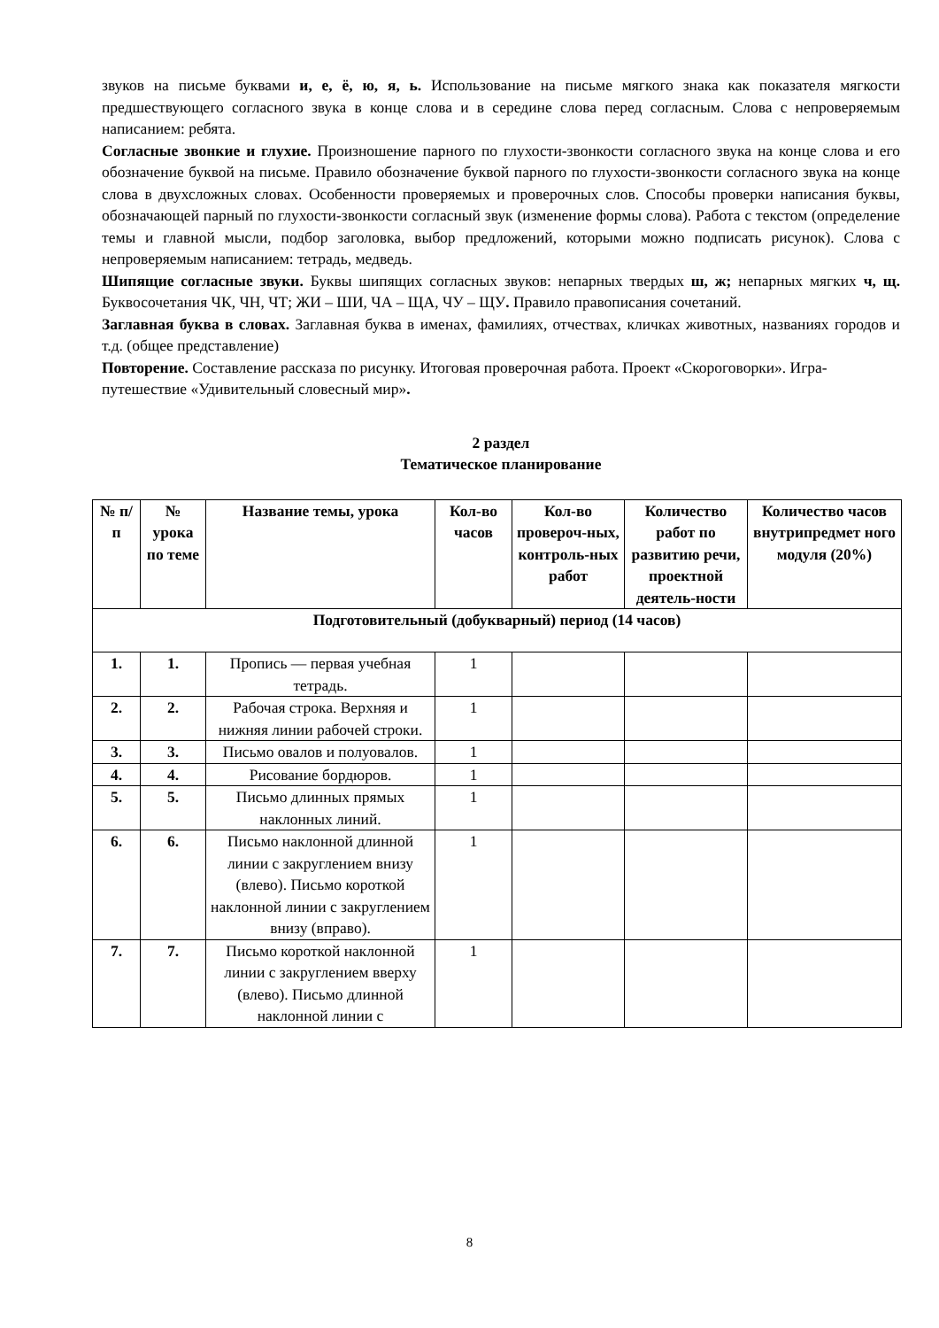звуков на письме буквами и, е, ё, ю, я, ь. Использование на письме мягкого знака как показателя мягкости предшествующего согласного звука в конце слова и в середине слова перед согласным. Слова с непроверяемым написанием: ребята.
Согласные звонкие и глухие. Произношение парного по глухости-звонкости согласного звука на конце слова и его обозначение буквой на письме. Правило обозначение буквой парного по глухости-звонкости согласного звука на конце слова в двухсложных словах. Особенности проверяемых и проверочных слов. Способы проверки написания буквы, обозначающей парный по глухости-звонкости согласный звук (изменение формы слова). Работа с текстом (определение темы и главной мысли, подбор заголовка, выбор предложений, которыми можно подписать рисунок). Слова с непроверяемым написанием: тетрадь, медведь.
Шипящие согласные звуки. Буквы шипящих согласных звуков: непарных твердых ш, ж; непарных мягких ч, щ. Буквосочетания ЧК, ЧН, ЧТ; ЖИ – ШИ, ЧА – ЩА, ЧУ – ЩУ. Правило правописания сочетаний.
Заглавная буква в словах. Заглавная буква в именах, фамилиях, отчествах, кличках животных, названиях городов и т.д. (общее представление)
Повторение. Составление рассказа по рисунку. Итоговая проверочная работа. Проект «Скороговорки». Игра-путешествие «Удивительный словесный мир».
2 раздел
Тематическое планирование
| № п/п | № урока по теме | Название темы, урока | Кол-во часов | Кол-во провероч-ных, контроль-ных работ | Количество работ по развитию речи, проектной деятель-ности | Количество часов внутрипредмет ного модуля (20%) |
| --- | --- | --- | --- | --- | --- | --- |
| Подготовительный (добукварный) период (14 часов) | | | | | | |
| 1. | 1. | Пропись — первая учебная тетрадь. | 1 | | | |
| 2. | 2. | Рабочая строка. Верхняя и нижняя линии рабочей строки. | 1 | | | |
| 3. | 3. | Письмо овалов и полуовалов. | 1 | | | |
| 4. | 4. | Рисование бордюров. | 1 | | | |
| 5. | 5. | Письмо длинных прямых наклонных линий. | 1 | | | |
| 6. | 6. | Письмо наклонной длинной линии с закруглением внизу (влево). Письмо короткой наклонной линии с закруглением внизу (вправо). | 1 | | | |
| 7. | 7. | Письмо короткой наклонной линии с закруглением вверху (влево). Письмо длинной наклонной линии с | 1 | | | |
8